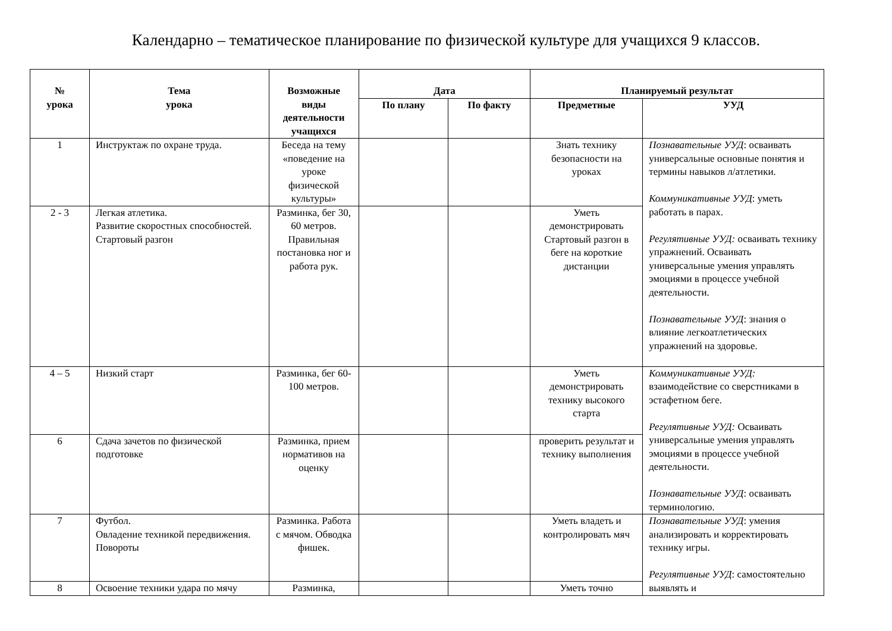Календарно – тематическое планирование по физической культуре для учащихся 9 классов.
| № урока | Тема урока | Возможные виды деятельности учащихся | Дата | | Планируемый результат | |
| --- | --- | --- | --- | --- | --- | --- |
| | | | По плану | По факту | Предметные | УУД |
| 1 | Инструктаж по охране труда. | Беседа на тему «поведение на уроке физической культуры» | | | Знать технику безопасности на уроках | Познавательные УУД : осваивать универсальные основные понятия и термины навыков л/атлетики. Коммуникативные УУД : уметь работать в парах. Регулятивные УУД: осваивать технику упражнений. Осваивать универсальные умения управлять эмоциями в процессе учебной деятельности. Познавательные УУД : знания о влияние легкоатлетических упражнений на здоровье. |
| 2 - 3 | Легкая атлетика. Развитие скоростных способностей. Стартовый разгон | Разминка, бег 30, 60 метров. Правильная постановка ног и работа рук. | | | Уметь демонстрировать Стартовый разгон в беге на короткие дистанции | |
| 4 – 5 | Низкий старт | Разминка, бег 60-100 метров. | | | Уметь демонстрировать технику высокого старта | Коммуникативные УУД: взаимодействие со сверстниками в эстафетном беге. Регулятивные УУД: Осваивать универсальные умения управлять эмоциями в процессе учебной деятельности. Познавательные УУД : осваивать терминологию. |
| 6 | Сдача зачетов по физической подготовке | Разминка, прием нормативов на оценку | | | проверить результат и технику выполнения | |
| 7 | Футбол. Овладение техникой передвижения. Повороты | Разминка. Работа с мячом. Обводка фишек. | | | Уметь владеть и контролировать мяч | Познавательные УУД : умения анализировать и корректировать технику игры. Регулятивные УУД : самостоятельно выявлять и |
| 8 | Освоение техники удара по мячу | Разминка, | | | Уметь точно | |